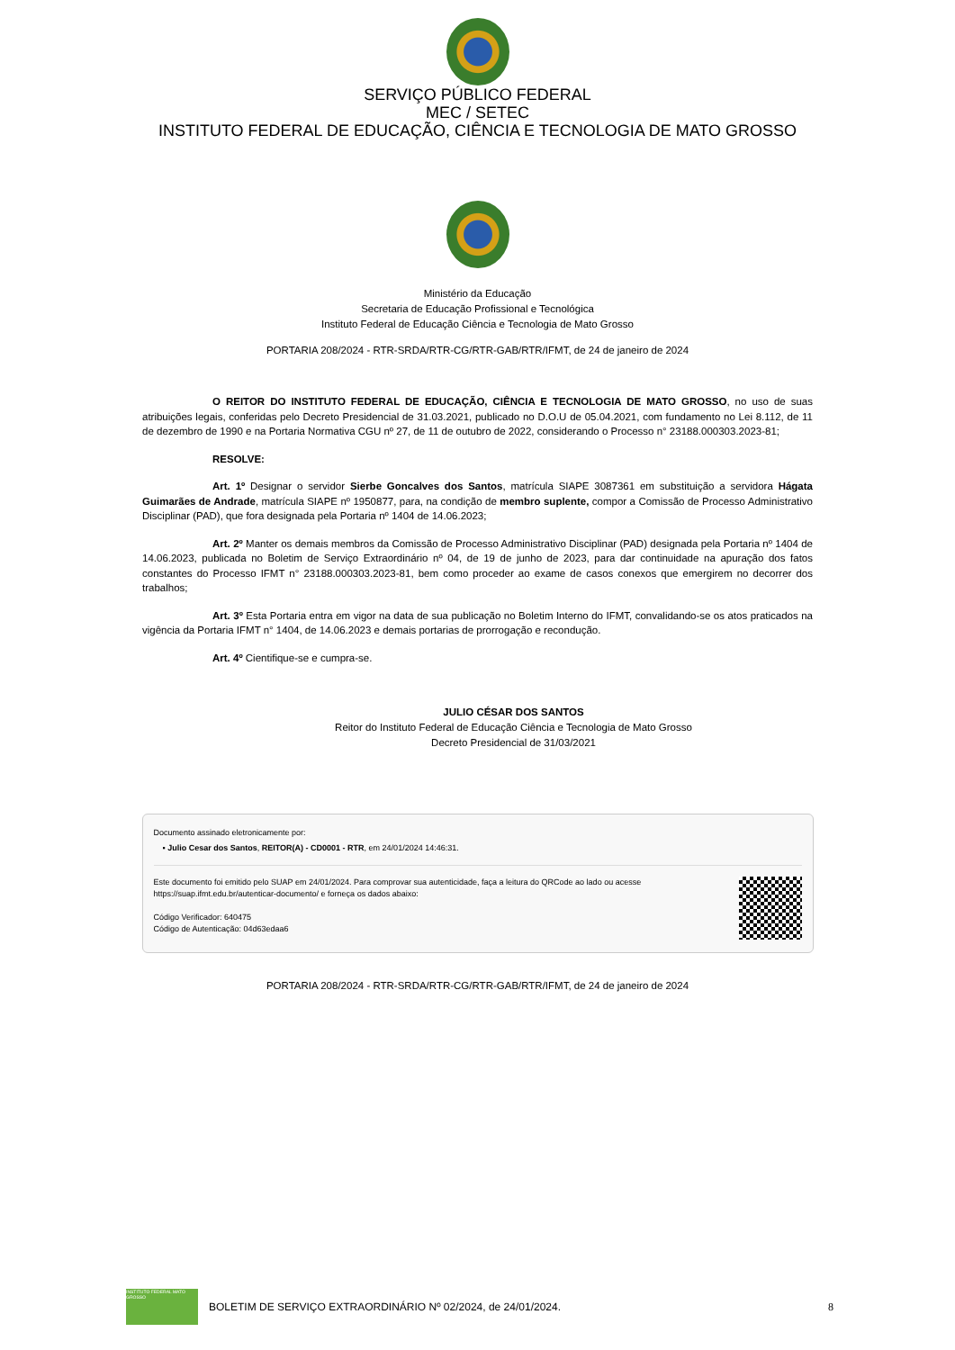SERVIÇO PÚBLICO FEDERAL
MEC / SETEC
INSTITUTO FEDERAL DE EDUCAÇÃO, CIÊNCIA E TECNOLOGIA DE MATO GROSSO
Ministério da Educação
Secretaria de Educação Profissional e Tecnológica
Instituto Federal de Educação Ciência e Tecnologia de Mato Grosso
PORTARIA 208/2024 - RTR-SRDA/RTR-CG/RTR-GAB/RTR/IFMT, de 24 de janeiro de 2024
O REITOR DO INSTITUTO FEDERAL DE EDUCAÇÃO, CIÊNCIA E TECNOLOGIA DE MATO GROSSO, no uso de suas atribuições legais, conferidas pelo Decreto Presidencial de 31.03.2021, publicado no D.O.U de 05.04.2021, com fundamento no Lei 8.112, de 11 de dezembro de 1990 e na Portaria Normativa CGU nº 27, de 11 de outubro de 2022, considerando o Processo n° 23188.000303.2023-81;
RESOLVE:
Art. 1º Designar o servidor Sierbe Goncalves dos Santos, matrícula SIAPE 3087361 em substituição a servidora Hágata Guimarães de Andrade, matrícula SIAPE nº 1950877, para, na condição de membro suplente, compor a Comissão de Processo Administrativo Disciplinar (PAD), que fora designada pela Portaria nº 1404 de 14.06.2023;
Art. 2º Manter os demais membros da Comissão de Processo Administrativo Disciplinar (PAD) designada pela Portaria nº 1404 de 14.06.2023, publicada no Boletim de Serviço Extraordinário nº 04, de 19 de junho de 2023, para dar continuidade na apuração dos fatos constantes do Processo IFMT n° 23188.000303.2023-81, bem como proceder ao exame de casos conexos que emergirem no decorrer dos trabalhos;
Art. 3º Esta Portaria entra em vigor na data de sua publicação no Boletim Interno do IFMT, convalidando-se os atos praticados na vigência da Portaria IFMT n° 1404, de 14.06.2023 e demais portarias de prorrogação e recondução.
Art. 4º Cientifique-se e cumpra-se.
JULIO CÉSAR DOS SANTOS
Reitor do Instituto Federal de Educação Ciência e Tecnologia de Mato Grosso
Decreto Presidencial de 31/03/2021
Documento assinado eletronicamente por:
▪ Julio Cesar dos Santos, REITOR(A) - CD0001 - RTR, em 24/01/2024 14:46:31.
Este documento foi emitido pelo SUAP em 24/01/2024. Para comprovar sua autenticidade, faça a leitura do QRCode ao lado ou acesse https://suap.ifmt.edu.br/autenticar-documento/ e forneça os dados abaixo:
Código Verificador: 640475
Código de Autenticação: 04d63edaa6
PORTARIA 208/2024 - RTR-SRDA/RTR-CG/RTR-GAB/RTR/IFMT, de 24 de janeiro de 2024
INSTITUTO FEDERAL MATO GROSSO
BOLETIM DE SERVIÇO EXTRAORDINÁRIO Nº 02/2024, de 24/01/2024.
8